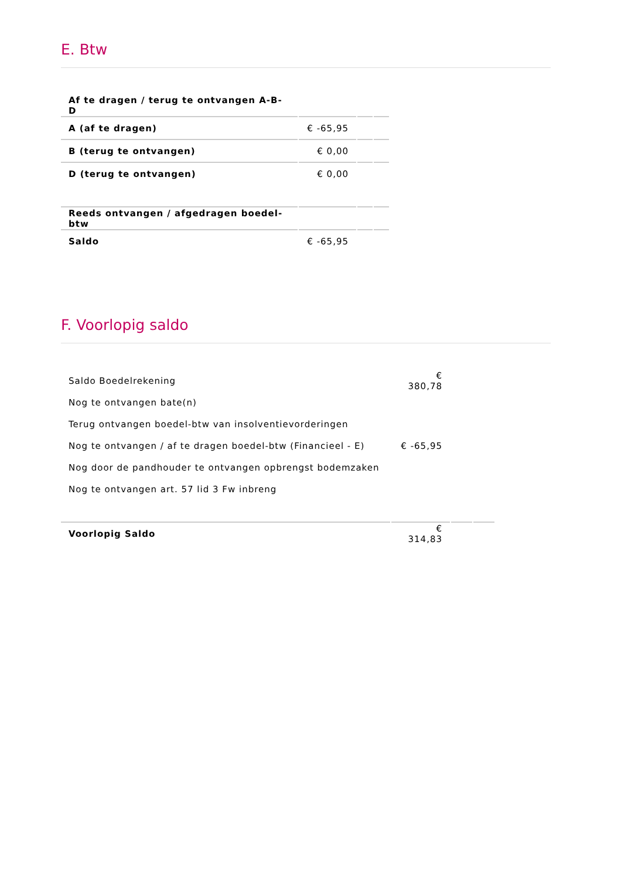E. Btw
| Af te dragen / terug te ontvangen A-B-D | | | |
| A (af te dragen) | € -65,95 | | |
| B (terug te ontvangen) | € 0,00 | | |
| D (terug te ontvangen) | € 0,00 | | |
| Reeds ontvangen / afgedragen boedel-btw | | | |
| Saldo | € -65,95 | | |
F. Voorlopig saldo
| Saldo Boedelrekening | € 380,78 | | |
| Nog te ontvangen bate(n) | | | |
| Terug ontvangen boedel-btw van insolventievorderingen | | | |
| Nog te ontvangen / af te dragen boedel-btw (Financieel - E) | € -65,95 | | |
| Nog door de pandhouder te ontvangen opbrengst bodemzaken | | | |
| Nog te ontvangen art. 57 lid 3 Fw inbreng | | | |
| Voorlopig Saldo | € 314,83 | | |